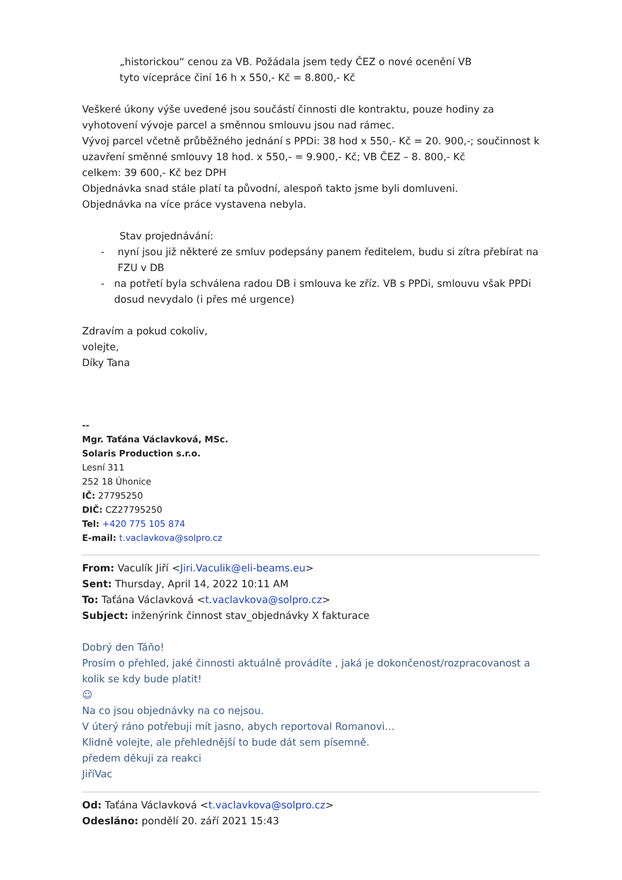„historickou“ cenou za VB. Požádala jsem tedy ČEZ o nové ocenění VB
tyto vícepráce činí 16 h x 550,- Kč = 8.800,- Kč
Veškeré úkony výše uvedené jsou součástí činnosti dle kontraktu, pouze hodiny za vyhotovení vývoje parcel a směnnou smlouvu jsou nad rámec.
Vývoj parcel včetně průběžného jednání s PPDi: 38 hod x 550,- Kč = 20. 900,-; součinnost k uzavření směnné smlouvy 18 hod. x 550,- = 9.900,- Kč; VB ČEZ – 8. 800,- Kč
celkem: 39 600,- Kč bez DPH
Objednávka snad stále platí ta původní, alespoň takto jsme byli domluveni.
Objednávka na více práce vystavena nebyla.
Stav projednávání:
- nyní jsou již některé ze smluv podepsány panem ředitelem, budu si zítra přebírat na FZU v DB
- na potřetí byla schválena radou DB i smlouva ke zříz. VB s PPDi, smlouvu však PPDi dosud nevydalo (i přes mé urgence)
Zdravím a pokud cokoliv,
volejte,
Díky Tana
--
Mgr. Taťána Václavková, MSc.
Solaris Production s.r.o.
Lesní 311
252 18 Úhonice
IČ: 27795250
DIČ: CZ27795250
Tel: +420 775 105 874
E-mail: t.vaclavkova@solpro.cz
From: Vaculík Jiří <Jiri.Vaculik@eli-beams.eu>
Sent: Thursday, April 14, 2022 10:11 AM
To: Taťána Václavková <t.vaclavkova@solpro.cz>
Subject: inženýrink činnost stav_objednávky X fakturace
Dobrý den Táňo!
Prosím o přehled, jaké činnosti aktuálně provádíte , jaká je dokončenost/rozpracovanost a kolik se kdy bude platit!
☺
Na co jsou objednávky na co nejsou.
V úterý ráno potřebuji mít jasno, abych reportoval Romanovi…
Klidně volejte, ale přehlednější to bude dát sem písemně.
předem děkuji za reakci
JiříVac
Od: Taťána Václavková <t.vaclavkova@solpro.cz>
Odesláno: pondělí 20. září 2021 15:43